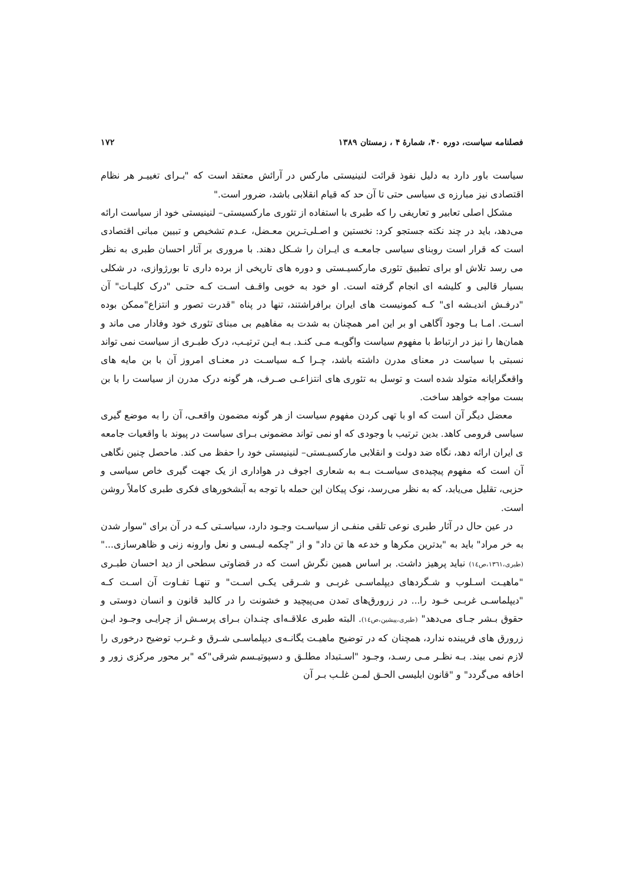فصلنامه سیاست، دوره ۴۰، شمارهٔ ۴ ، زمستان ۱۳۸۹ ۱۷۲
سیاست باور دارد به دلیل نفوذ قرائت لنینیستی مارکس در آرائش معتقد است که "بـرای تغییـر هر نظام اقتصادی نیز مبارزه ی سیاسی حتی تا آن حد که قیام انقلابی باشد، ضرور است."
مشکل اصلی تعابیر و تعاریفی را که طبری با استفاده از تئوری مارکسیستی– لنینیستی خود از سیاست ارائه می‌دهد، باید در چند نکته جستجو کرد: نخستین و اصـلی‌تـرین معـضل، عـدم تشخیص و تبیین مبانی اقتصادی است که قرار است روبنای سیاسی جامعـه ی ایـران را شـکل دهند. با مروری بر آثار احسان طبری به نظر می رسد تلاش او برای تطبیق تئوری مارکسیـستی و دوره های تاریخی از برده داری تا بورژوازی، در شکلی بسیار قالبی و کلیشه ای انجام گرفته است. او خود به خوبی واقـف اسـت کـه حتـی "درک کلیـات" آن "درفـش اندیـشه ای" کـه کمونیست های ایران برافراشتند، تنها در پناه "قدرت تصور و انتزاع"ممکن بوده اسـت. امـا بـا وجود آگاهی او بر این امر همچنان به شدت به مفاهیم بی مبنای تئوری خود وفادار می ماند و همان‌ها را نیز در ارتباط با مفهوم سیاست واگویـه مـی کنـد. بـه ایـن ترتیـب، درک طبـری از سیاست نمی تواند نسبتی با سیاست در معنای مدرن داشته باشد، چـرا کـه سیاسـت در معنـای امروز آن با بن مایه های واقعگرایانه متولد شده است و توسل به تئوری های انتزاعـی صـرف، هر گونه درک مدرن از سیاست را با بن بست مواجه خواهد ساخت.
معضل دیگر آن است که او با تهی کردن مفهوم سیاست از هر گونه مضمون واقعـی، آن را به موضع گیری سیاسی فرومی کاهد. بدین ترتیب با وجودی که او نمی تواند مضمونی بـرای سیاست در پیوند با واقعیات جامعه ی ایران ارائه دهد، نگاه ضد دولت و انقلابی مارکسیـستی– لنینیستی خود را حفظ می کند. ماحصل چنین نگاهی آن است که مفهوم پیچیده‌ی سیاسـت بـه به شعاری اجوف در هواداری از یک جهت گیری خاص سیاسی و حزبی، تقلیل می‌یابد، که به نظر می‌رسد، نوک پیکان این حمله با توجه به آبشخورهای فکری طبری کاملاً روشن است.
در عین حال در آثار طبری نوعی تلقی منفـی از سیاسـت وجـود دارد، سیاسـتی کـه در آن برای "سوار شدن به خر مراد" باید به "بدترین مکرها و خدعه ها تن داد" و از "چکمه لیـسی و نعل وارونه زنی و ظاهرسازی..." (طبری،۱۳٦۱،ص۱٤) نباید پرهیز داشت. بر اساس همین نگرش است که در قضاوتی سطحی از دید احسان طبـری "ماهیـت اسـلوب و شـگردهای دیپلماسـی غربـی و شـرقی یکـی اسـت" و تنهـا تفـاوت آن اسـت کـه "دیپلماسـی غربـی خـود را... در زرورق‌های تمدن می‌پیچید و خشونت را در کالبد قانون و انسان دوستی و حقوق بـشر جـای می‌دهد" (طبری،پیشین،ص۱٤). البته طبری علاقـه‌ای چنـدان بـرای پرسـش از چرایـی وجـود ایـن زرورق های فریبنده ندارد، همچنان که در توضیح ماهیـت یگانـه‌ی دیپلماسـی شـرق و غـرب توضیح درخوری را لازم نمی بیند. بـه نظـر مـی رسـد، وجـود "اسـتبداد مطلـق و دسپوتیـسم شرقی"که "بر محور مرکزی زور و اخافه می‌گردد" و "قانون ابلیسی الحـق لمـن غلـب بـر آن